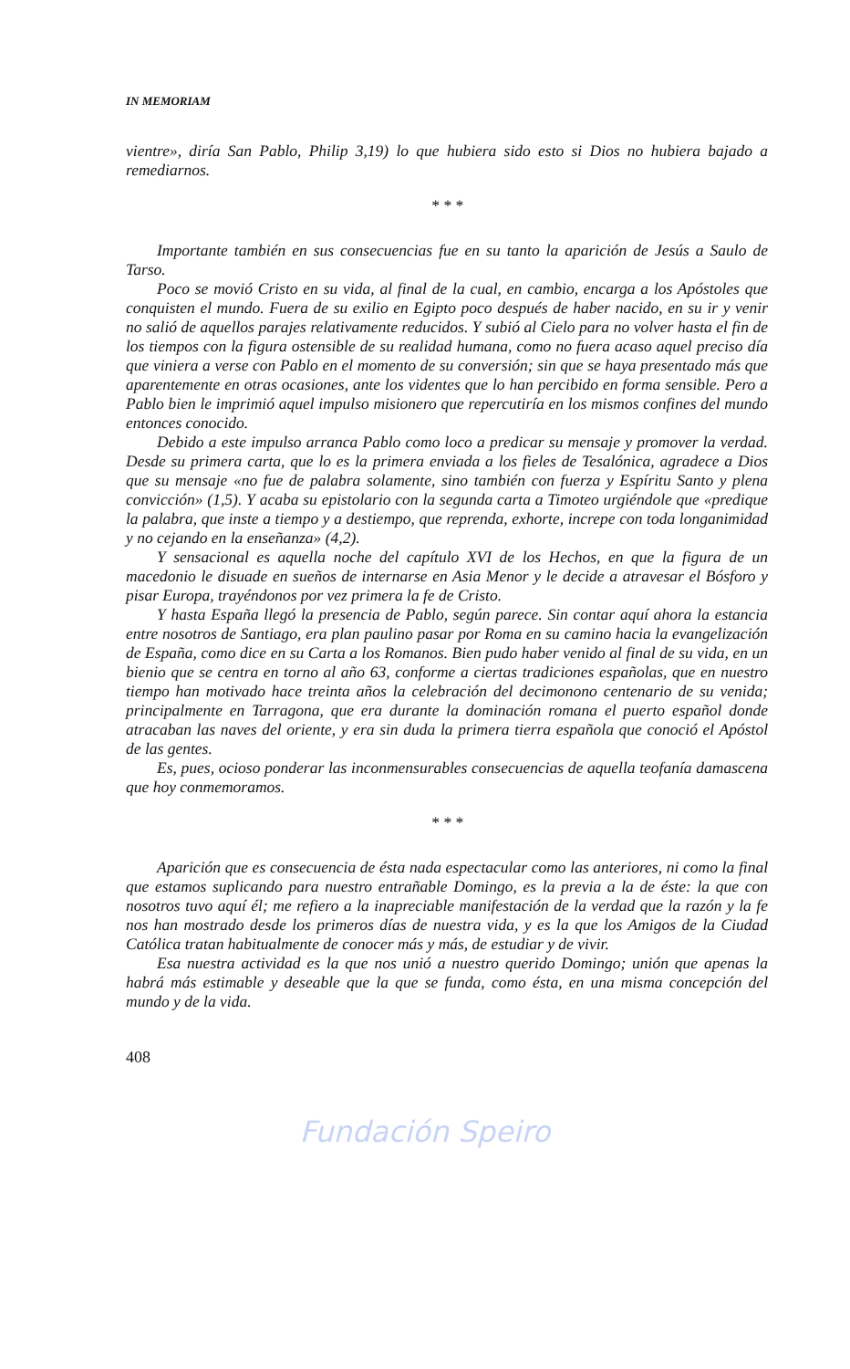IN MEMORIAM
vientre», diría San Pablo, Philip 3,19) lo que hubiera sido esto si Dios no hubiera bajado a remediarnos.
* * *
Importante también en sus consecuencias fue en su tanto la aparición de Jesús a Saulo de Tarso.
Poco se movió Cristo en su vida, al final de la cual, en cambio, encarga a los Apóstoles que conquisten el mundo. Fuera de su exilio en Egipto poco después de haber nacido, en su ir y venir no salió de aquellos parajes relativamente reducidos. Y subió al Cielo para no volver hasta el fin de los tiempos con la figura ostensible de su realidad humana, como no fuera acaso aquel preciso día que viniera a verse con Pablo en el momento de su conversión; sin que se haya presentado más que aparentemente en otras ocasiones, ante los videntes que lo han percibido en forma sensible. Pero a Pablo bien le imprimió aquel impulso misionero que repercutiría en los mismos confines del mundo entonces conocido.
Debido a este impulso arranca Pablo como loco a predicar su mensaje y promover la verdad. Desde su primera carta, que lo es la primera enviada a los fieles de Tesalónica, agradece a Dios que su mensaje «no fue de palabra solamente, sino también con fuerza y Espíritu Santo y plena convicción» (1,5). Y acaba su epistolario con la segunda carta a Timoteo urgiéndole que «predique la palabra, que inste a tiempo y a destiempo, que reprenda, exhorte, increpe con toda longanimidad y no cejando en la enseñanza» (4,2).
Y sensacional es aquella noche del capítulo XVI de los Hechos, en que la figura de un macedonio le disuade en sueños de internarse en Asia Menor y le decide a atravesar el Bósforo y pisar Europa, trayéndonos por vez primera la fe de Cristo.
Y hasta España llegó la presencia de Pablo, según parece. Sin contar aquí ahora la estancia entre nosotros de Santiago, era plan paulino pasar por Roma en su camino hacia la evangelización de España, como dice en su Carta a los Romanos. Bien pudo haber venido al final de su vida, en un bienio que se centra en torno al año 63, conforme a ciertas tradiciones españolas, que en nuestro tiempo han motivado hace treinta años la celebración del decimonono centenario de su venida; principalmente en Tarragona, que era durante la dominación romana el puerto español donde atracaban las naves del oriente, y era sin duda la primera tierra española que conoció el Apóstol de las gentes.
Es, pues, ocioso ponderar las inconmensurables consecuencias de aquella teofanía damascena que hoy conmemoramos.
* * *
Aparición que es consecuencia de ésta nada espectacular como las anteriores, ni como la final que estamos suplicando para nuestro entrañable Domingo, es la previa a la de éste: la que con nosotros tuvo aquí él; me refiero a la inapreciable manifestación de la verdad que la razón y la fe nos han mostrado desde los primeros días de nuestra vida, y es la que los Amigos de la Ciudad Católica tratan habitualmente de conocer más y más, de estudiar y de vivir.
Esa nuestra actividad es la que nos unió a nuestro querido Domingo; unión que apenas la habrá más estimable y deseable que la que se funda, como ésta, en una misma concepción del mundo y de la vida.
408
Fundación Speiro